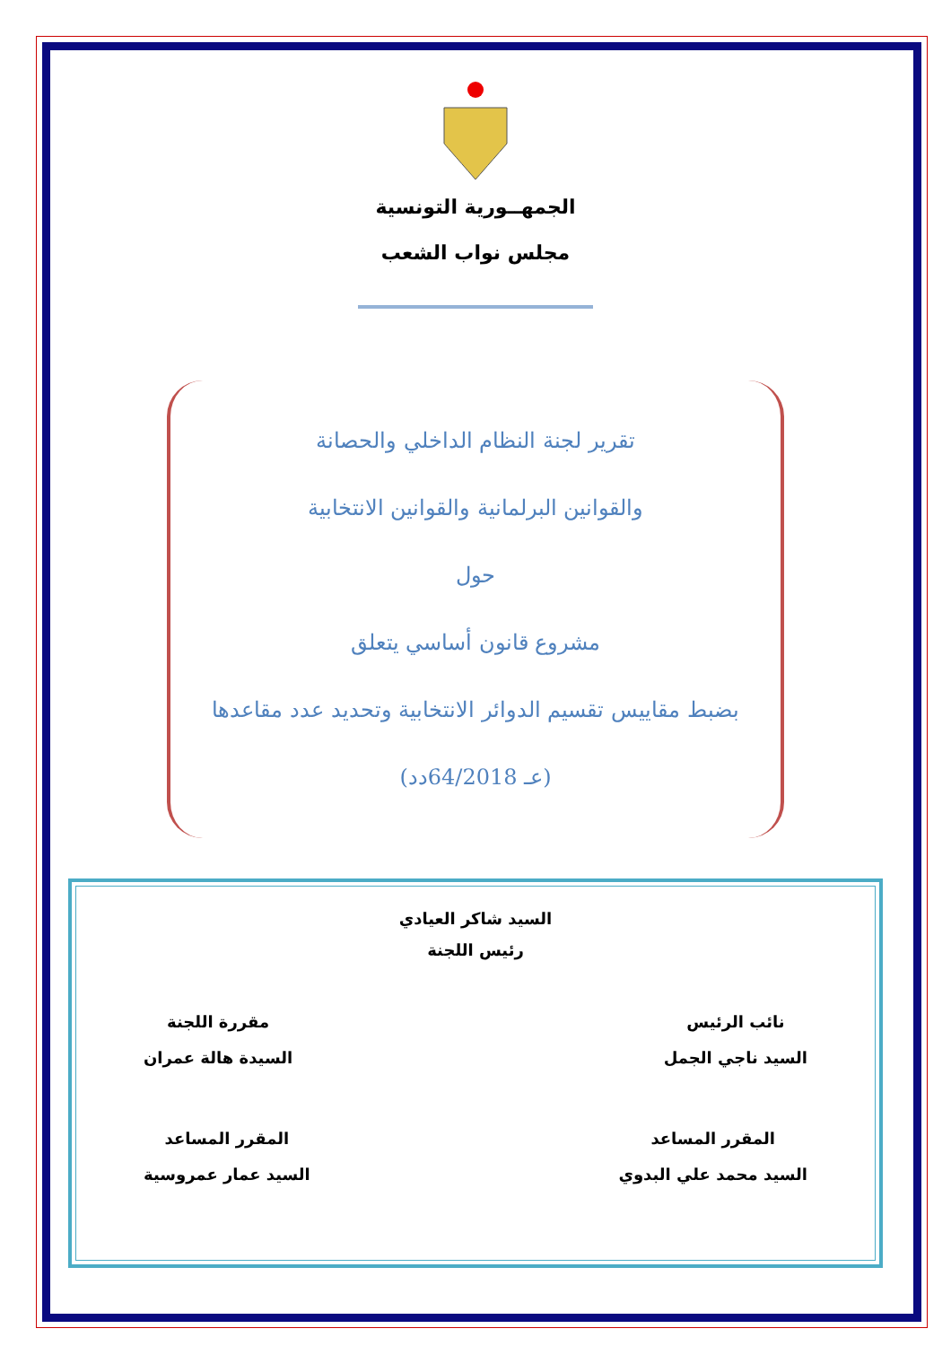الجمهــورية التونسية
مجلس نواب الشعب
تقرير لجنة النظام الداخلي والحصانة
والقوانين البرلمانية والقوانين الانتخابية
حول
مشروع قانون أساسي يتعلق
بضبط مقاييس تقسيم الدوائر الانتخابية وتحديد عدد مقاعدها
(عـ 64/2018دد)
السيد شاكر العيادي
رئيس اللجنة
نائب الرئيس
السيد ناجي الجمل
مقررة اللجنة
السيدة هالة عمران
المقرر المساعد
السيد محمد علي البدوي
المقرر المساعد
السيد عمار عمروسية